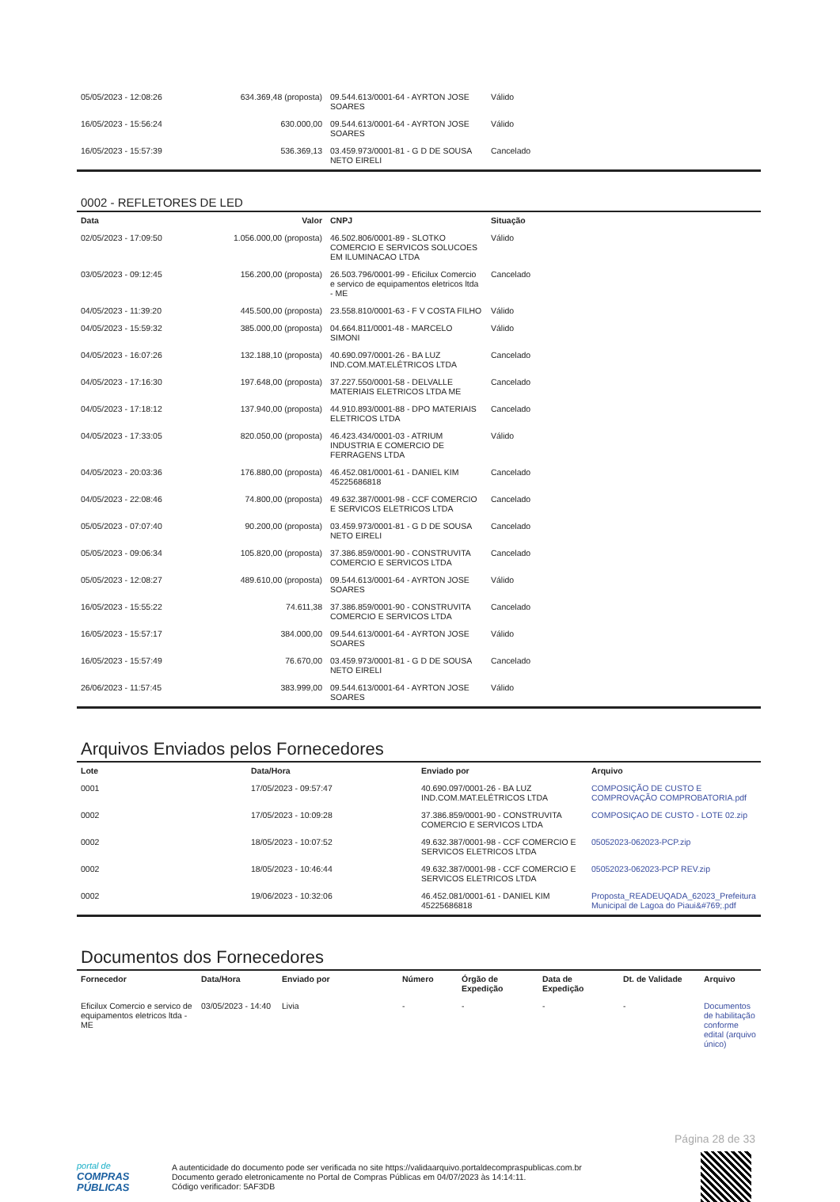| 05/05/2023 - 12:08:26 | 634.369,48 (proposta) | 09.544.613/0001-64 - AYRTON JOSE SOARES | Válido |
| 16/05/2023 - 15:56:24 | 630.000,00 | 09.544.613/0001-64 - AYRTON JOSE SOARES | Válido |
| 16/05/2023 - 15:57:39 | 536.369,13 | 03.459.973/0001-81 - G D DE SOUSA NETO EIRELI | Cancelado |
0002 - REFLETORES DE LED
| Data | Valor | CNPJ | Situação |
| --- | --- | --- | --- |
| 02/05/2023 - 17:09:50 | 1.056.000,00 (proposta) | 46.502.806/0001-89 - SLOTKO COMERCIO E SERVICOS SOLUCOES EM ILUMINACAO LTDA | Válido |
| 03/05/2023 - 09:12:45 | 156.200,00 (proposta) | 26.503.796/0001-99 - Eficilux Comercio e servico de equipamentos eletricos ltda - ME | Cancelado |
| 04/05/2023 - 11:39:20 | 445.500,00 (proposta) | 23.558.810/0001-63 - F V COSTA FILHO | Válido |
| 04/05/2023 - 15:59:32 | 385.000,00 (proposta) | 04.664.811/0001-48 - MARCELO SIMONI | Válido |
| 04/05/2023 - 16:07:26 | 132.188,10 (proposta) | 40.690.097/0001-26 - BA LUZ IND.COM.MAT.ELÉTRICOS LTDA | Cancelado |
| 04/05/2023 - 17:16:30 | 197.648,00 (proposta) | 37.227.550/0001-58 - DELVALLE MATERIAIS ELETRICOS LTDA ME | Cancelado |
| 04/05/2023 - 17:18:12 | 137.940,00 (proposta) | 44.910.893/0001-88 - DPO MATERIAIS ELETRICOS LTDA | Cancelado |
| 04/05/2023 - 17:33:05 | 820.050,00 (proposta) | 46.423.434/0001-03 - ATRIUM INDUSTRIA E COMERCIO DE FERRAGENS LTDA | Válido |
| 04/05/2023 - 20:03:36 | 176.880,00 (proposta) | 46.452.081/0001-61 - DANIEL KIM 45225686818 | Cancelado |
| 04/05/2023 - 22:08:46 | 74.800,00 (proposta) | 49.632.387/0001-98 - CCF COMERCIO E SERVICOS ELETRICOS LTDA | Cancelado |
| 05/05/2023 - 07:07:40 | 90.200,00 (proposta) | 03.459.973/0001-81 - G D DE SOUSA NETO EIRELI | Cancelado |
| 05/05/2023 - 09:06:34 | 105.820,00 (proposta) | 37.386.859/0001-90 - CONSTRUVITA COMERCIO E SERVICOS LTDA | Cancelado |
| 05/05/2023 - 12:08:27 | 489.610,00 (proposta) | 09.544.613/0001-64 - AYRTON JOSE SOARES | Válido |
| 16/05/2023 - 15:55:22 | 74.611,38 | 37.386.859/0001-90 - CONSTRUVITA COMERCIO E SERVICOS LTDA | Cancelado |
| 16/05/2023 - 15:57:17 | 384.000,00 | 09.544.613/0001-64 - AYRTON JOSE SOARES | Válido |
| 16/05/2023 - 15:57:49 | 76.670,00 | 03.459.973/0001-81 - G D DE SOUSA NETO EIRELI | Cancelado |
| 26/06/2023 - 11:57:45 | 383.999,00 | 09.544.613/0001-64 - AYRTON JOSE SOARES | Válido |
Arquivos Enviados pelos Fornecedores
| Lote | Data/Hora | Enviado por | Arquivo |
| --- | --- | --- | --- |
| 0001 | 17/05/2023 - 09:57:47 | 40.690.097/0001-26 - BA LUZ IND.COM.MAT.ELÉTRICOS LTDA | COMPOSIÇÃO DE CUSTO E COMPROVAÇÃO COMPROBATORIA.pdf |
| 0002 | 17/05/2023 - 10:09:28 | 37.386.859/0001-90 - CONSTRUVITA COMERCIO E SERVICOS LTDA | COMPOSIÇAO DE CUSTO - LOTE 02.zip |
| 0002 | 18/05/2023 - 10:07:52 | 49.632.387/0001-98 - CCF COMERCIO E SERVICOS ELETRICOS LTDA | 05052023-062023-PCP.zip |
| 0002 | 18/05/2023 - 10:46:44 | 49.632.387/0001-98 - CCF COMERCIO E SERVICOS ELETRICOS LTDA | 05052023-062023-PCP REV.zip |
| 0002 | 19/06/2023 - 10:32:06 | 46.452.081/0001-61 - DANIEL KIM 45225686818 | Proposta_READEUQADA_62023_Prefeitura Municipal de Lagoa do Piaui&#769;.pdf |
Documentos dos Fornecedores
| Fornecedor | Data/Hora | Enviado por | Número | Órgão de Expedição | Data de Expedição | Dt. de Validade | Arquivo |
| --- | --- | --- | --- | --- | --- | --- | --- |
| Eficilux Comercio e servico de equipamentos eletricos ltda - ME | 03/05/2023 - 14:40 | Livia | - | - | - | - | Documentos de habilitação conforme edital (arquivo único) |
Página 28 de 33
portal de
COMPRAS
PÚBLICAS
A autenticidade do documento pode ser verificada no site https://validaarquivo.portaldecompraspublicas.com.br
Documento gerado eletronicamente no Portal de Compras Públicas em 04/07/2023 às 14:14:11.
Código verificador: 5AF3DB